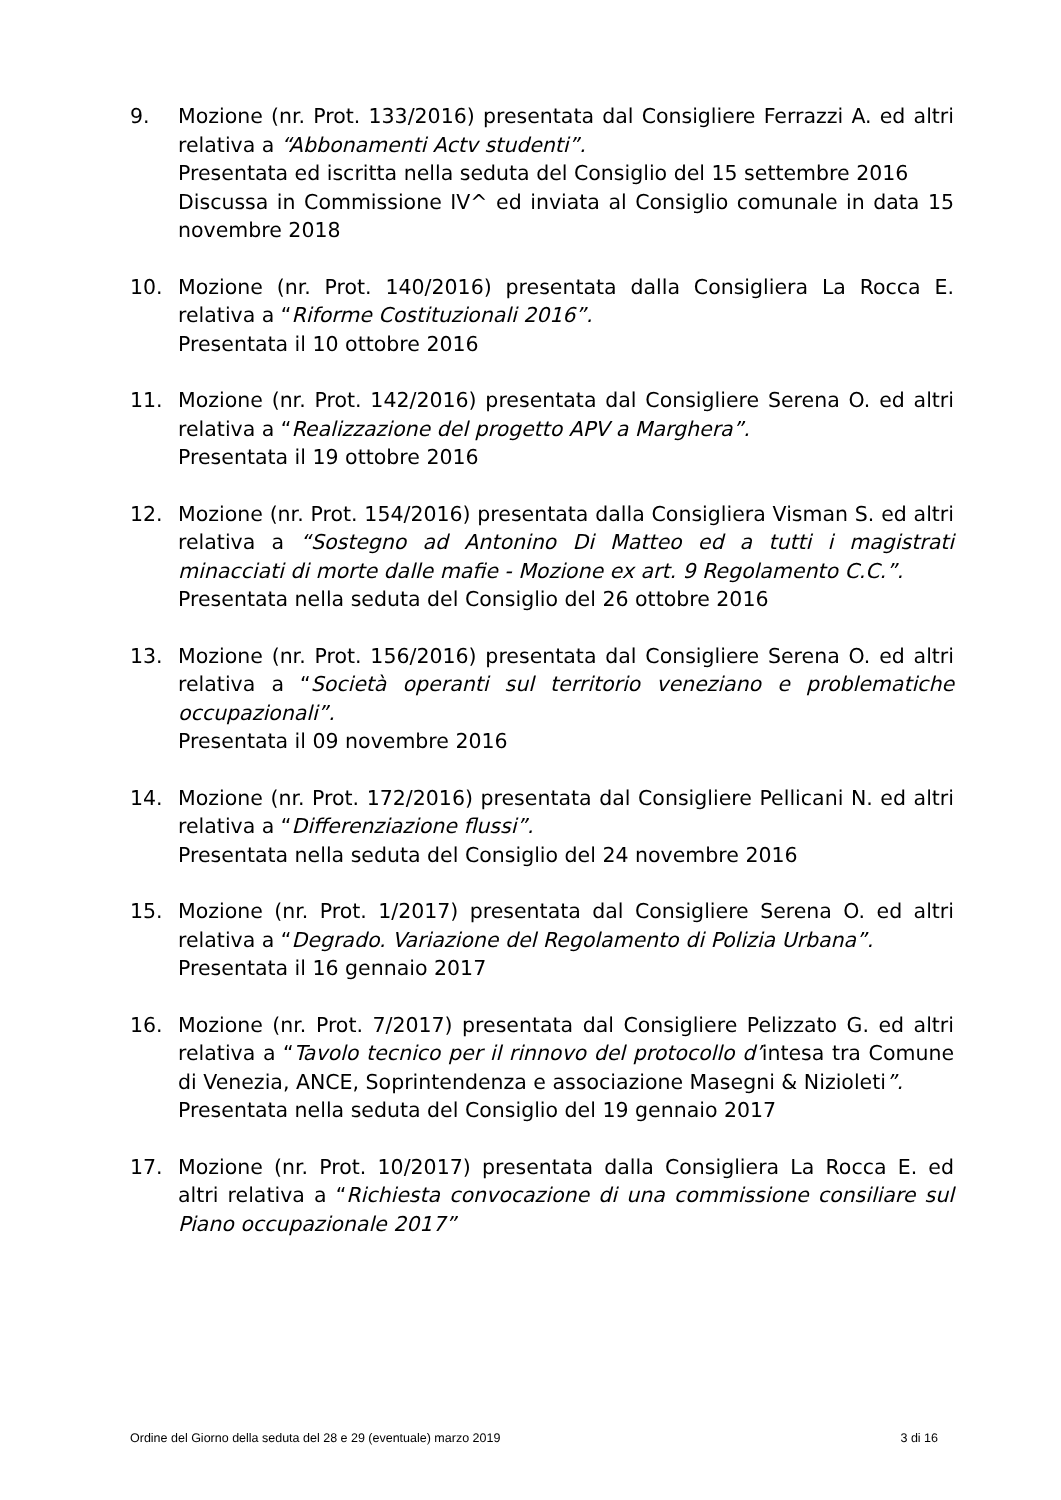9. Mozione (nr. Prot. 133/2016) presentata dal Consigliere Ferrazzi A. ed altri relativa a “Abbonamenti Actv studenti”.
Presentata ed iscritta nella seduta del Consiglio del 15 settembre 2016
Discussa in Commissione IV^ ed inviata al Consiglio comunale in data 15 novembre 2018
10. Mozione (nr. Prot. 140/2016) presentata dalla Consigliera La Rocca E. relativa a “Riforme Costituzionali 2016”.
Presentata il 10 ottobre 2016
11. Mozione (nr. Prot. 142/2016) presentata dal Consigliere Serena O. ed altri relativa a “Realizzazione del progetto APV a Marghera”.
Presentata il 19 ottobre 2016
12. Mozione (nr. Prot. 154/2016) presentata dalla Consigliera Visman S. ed altri relativa a “Sostegno ad Antonino Di Matteo ed a tutti i magistrati minacciati di morte dalle mafie - Mozione ex art. 9 Regolamento C.C.”.
Presentata nella seduta del Consiglio del 26 ottobre 2016
13. Mozione (nr. Prot. 156/2016) presentata dal Consigliere Serena O. ed altri relativa a “Società operanti sul territorio veneziano e problematiche occupazionali”.
Presentata il 09 novembre 2016
14. Mozione (nr. Prot. 172/2016) presentata dal Consigliere Pellicani N. ed altri relativa a “Differenziazione flussi”.
Presentata nella seduta del Consiglio del 24 novembre 2016
15. Mozione (nr. Prot. 1/2017) presentata dal Consigliere Serena O. ed altri relativa a “Degrado. Variazione del Regolamento di Polizia Urbana”.
Presentata il 16 gennaio 2017
16. Mozione (nr. Prot. 7/2017) presentata dal Consigliere Pelizzato G. ed altri relativa a “Tavolo tecnico per il rinnovo del protocollo d’intesa tra Comune di Venezia, ANCE, Soprintendenza e associazione Masegni & Nizioleti”.
Presentata nella seduta del Consiglio del 19 gennaio 2017
17. Mozione (nr. Prot. 10/2017) presentata dalla Consigliera La Rocca E. ed altri relativa a “Richiesta convocazione di una commissione consiliare sul Piano occupazionale 2017”
Ordine del Giorno della seduta del 28 e 29 (eventuale) marzo 2019 3 di 16